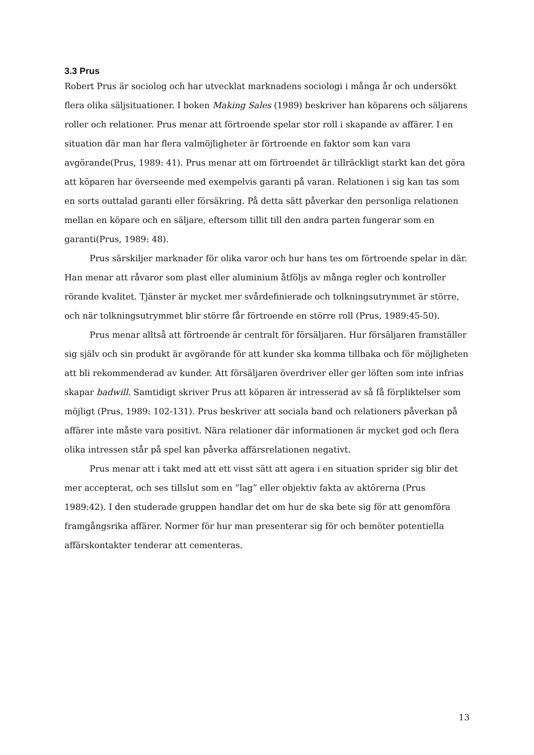3.3 Prus
Robert Prus är sociolog och har utvecklat marknadens sociologi i många år och undersökt flera olika säljsituationer. I boken Making Sales (1989) beskriver han köparens och säljarens roller och relationer. Prus menar att förtroende spelar stor roll i skapande av affärer. I en situation där man har flera valmöjligheter är förtroende en faktor som kan vara avgörande(Prus, 1989: 41). Prus menar att om förtroendet är tillräckligt starkt kan det göra att köparen har överseende med exempelvis garanti på varan. Relationen i sig kan tas som en sorts outtalad garanti eller försäkring. På detta sätt påverkar den personliga relationen mellan en köpare och en säljare, eftersom tillit till den andra parten fungerar som en garanti(Prus, 1989: 48).
Prus särskiljer marknader för olika varor och hur hans tes om förtroende spelar in där. Han menar att råvaror som plast eller aluminium åtföljs av många regler och kontroller rörande kvalitet. Tjänster är mycket mer svårdefinierade och tolkningsutrymmet är större, och när tolkningsutrymmet blir större får förtroende en större roll (Prus, 1989:45-50).
Prus menar alltså att förtroende är centralt för försäljaren. Hur försäljaren framställer sig själv och sin produkt är avgörande för att kunder ska komma tillbaka och för möjligheten att bli rekommenderad av kunder. Att försäljaren överdriver eller ger löften som inte infrias skapar badwill. Samtidigt skriver Prus att köparen är intresserad av så få förpliktelser som möjligt (Prus, 1989: 102-131). Prus beskriver att sociala band och relationers påverkan på affärer inte måste vara positivt. Nära relationer där informationen är mycket god och flera olika intressen står på spel kan påverka affärsrelationen negativt.
Prus menar att i takt med att ett visst sätt att agera i en situation sprider sig blir det mer accepterat, och ses tillslut som en ”lag” eller objektiv fakta av aktörerna (Prus 1989:42). I den studerade gruppen handlar det om hur de ska bete sig för att genomföra framgångsrika affärer. Normer för hur man presenterar sig för och bemöter potentiella affärskontakter tenderar att cementeras.
13